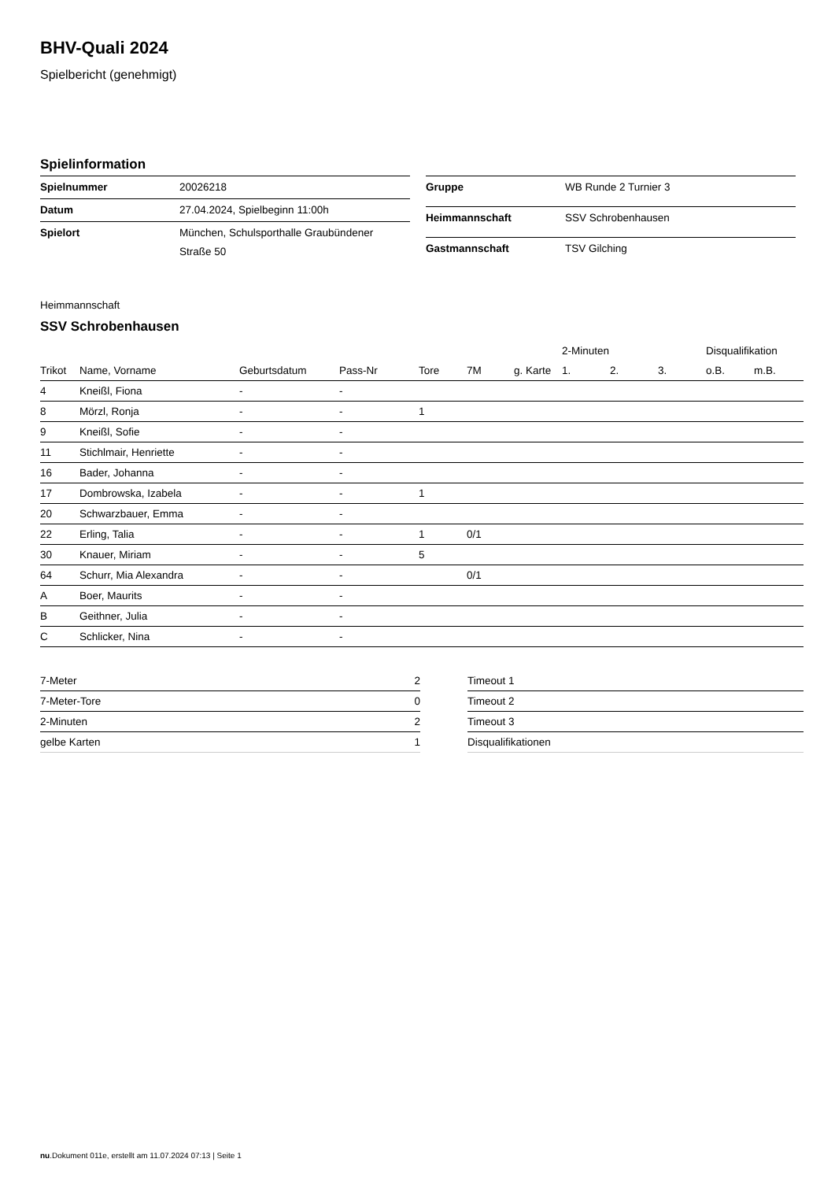BHV-Quali 2024
Spielbericht (genehmigt)
Spielinformation
| Spielnummer | 20026218 |
| Datum | 27.04.2024, Spielbeginn 11:00h |
| Spielort | München, Schulsporthalle Graubündener Straße 50 |
| Gruppe | WB Runde 2 Turnier 3 |
| Heimmannschaft | SSV Schrobenhausen |
| Gastmannschaft | TSV Gilching |
Heimmannschaft
SSV Schrobenhausen
| | | | | | | | 2-Minuten | | | Disqualifikation | |
| --- | --- | --- | --- | --- | --- | --- | --- | --- | --- | --- | --- |
| Trikot | Name, Vorname | Geburtsdatum | Pass-Nr | Tore | 7M | g. Karte | 1. | 2. | 3. | o.B. | m.B. |
| 4 | Kneißl, Fiona | - | - | | | | | | | | |
| 8 | Mörzl, Ronja | - | - | 1 | | | | | | | |
| 9 | Kneißl, Sofie | - | - | | | | | | | | |
| 11 | Stichlmair, Henriette | - | - | | | | | | | | |
| 16 | Bader, Johanna | - | - | | | | | | | | |
| 17 | Dombrowska, Izabela | - | - | 1 | | | | | | | |
| 20 | Schwarzbauer, Emma | - | - | | | | | | | | |
| 22 | Erling, Talia | - | - | 1 | 0/1 | | | | | | |
| 30 | Knauer, Miriam | - | - | 5 | | | | | | | |
| 64 | Schurr, Mia Alexandra | - | - | | 0/1 | | | | | | |
| A | Boer, Maurits | - | - | | | | | | | | |
| B | Geithner, Julia | - | - | | | | | | | | |
| C | Schlicker, Nina | - | - | | | | | | | | |
| 7-Meter | 2 |
| 7-Meter-Tore | 0 |
| 2-Minuten | 2 |
| gelbe Karten | 1 |
| Timeout 1 |
| Timeout 2 |
| Timeout 3 |
| Disqualifikationen |
nu.Dokument 011e, erstellt am 11.07.2024 07:13 | Seite 1